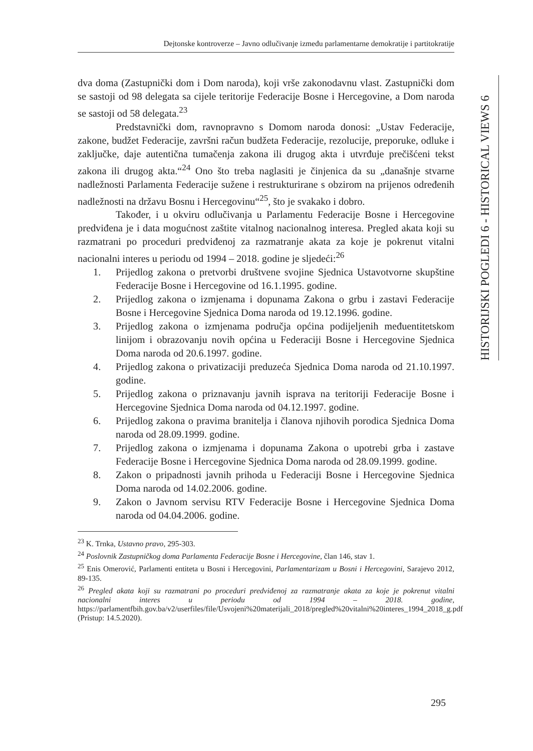Dejtonske kontroverze – Javno odlučivanje između parlamentarne demokratije i partitokratije
HISTORIJSKI POGLEDI 6 - HISTORICAL VIEWS 6
dva doma (Zastupnički dom i Dom naroda), koji vrše zakonodavnu vlast. Zastupnički dom se sastoji od 98 delegata sa cijele teritorije Federacije Bosne i Hercegovine, a Dom naroda se sastoji od 58 delegata.<sup>23</sup>
Predstavnički dom, ravnopravno s Domom naroda donosi: „Ustav Federacije, zakone, budžet Federacije, završni račun budžeta Federacije, rezolucije, preporuke, odluke i zaključke, daje autentična tumačenja zakona ili drugog akta i utvrđuje prečišćeni tekst zakona ili drugog akta.“<sup>24</sup> Ono što treba naglasiti je činjenica da su „današnje stvarne nadležnosti Parlamenta Federacije sužene i restrukturirane s obzirom na prijenos određenih nadležnosti na državu Bosnu i Hercegovinu“<sup>25</sup>, što je svakako i dobro.
Također, i u okviru odlučivanja u Parlamentu Federacije Bosne i Hercegovine predviđena je i data mogućnost zaštite vitalnog nacionalnog interesa. Pregled akata koji su razmatrani po proceduri predviđenoj za razmatranje akata za koje je pokrenut vitalni nacionalni interes u periodu od 1994 – 2018. godine je sljedeći:<sup>26</sup>
1. Prijedlog zakona o pretvorbi društvene svojine Sjednica Ustavotvorne skupštine Federacije Bosne i Hercegovine od 16.1.1995. godine.
2. Prijedlog zakona o izmjenama i dopunama Zakona o grbu i zastavi Federacije Bosne i Hercegovine Sjednica Doma naroda od 19.12.1996. godine.
3. Prijedlog zakona o izmjenama područja općina podijeljenih međuentitetskom linijom i obrazovanju novih općina u Federaciji Bosne i Hercegovine Sjednica Doma naroda od 20.6.1997. godine.
4. Prijedlog zakona o privatizaciji preduzeća Sjednica Doma naroda od 21.10.1997. godine.
5. Prijedlog zakona o priznavanju javnih isprava na teritoriji Federacije Bosne i Hercegovine Sjednica Doma naroda od 04.12.1997. godine.
6. Prijedlog zakona o pravima branitelja i članova njihovih porodica Sjednica Doma naroda od 28.09.1999. godine.
7. Prijedlog zakona o izmjenama i dopunama Zakona o upotrebi grba i zastave Federacije Bosne i Hercegovine Sjednica Doma naroda od 28.09.1999. godine.
8. Zakon o pripadnosti javnih prihoda u Federaciji Bosne i Hercegovine Sjednica Doma naroda od 14.02.2006. godine.
9. Zakon o Javnom servisu RTV Federacije Bosne i Hercegovine Sjednica Doma naroda od 04.04.2006. godine.
<sup>23</sup> K. Trnka, Ustavno pravo, 295-303.
<sup>24</sup> Poslovnik Zastupničkog doma Parlamenta Federacije Bosne i Hercegovine, član 146, stav 1.
<sup>25</sup> Enis Omerović, Parlamenti entiteta u Bosni i Hercegovini, Parlamentarizam u Bosni i Hercegovini, Sarajevo 2012, 89-135.
<sup>26</sup> Pregled akata koji su razmatrani po proceduri predviđenoj za razmatranje akata za koje je pokrenut vitalni nacionalni interes u periodu od 1994 – 2018. godine, https://parlamentfbih.gov.ba/v2/userfiles/file/Usvojeni%20materijali_2018/pregled%20vitalni%20interes_1994_2018_g.pdf (Pristup: 14.5.2020).
295